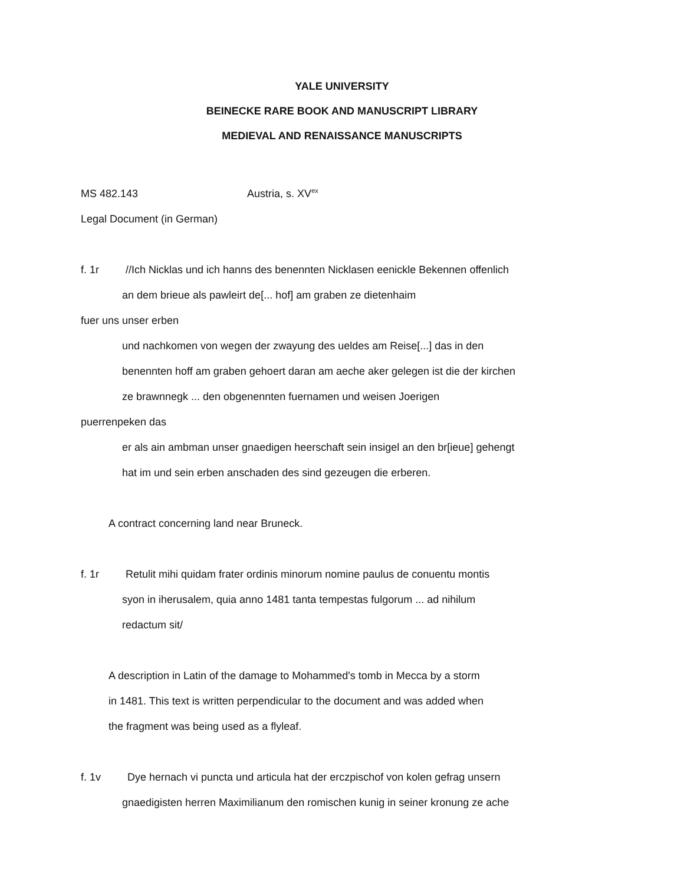YALE UNIVERSITY
BEINECKE RARE BOOK AND MANUSCRIPT LIBRARY
MEDIEVAL AND RENAISSANCE MANUSCRIPTS
MS 482.143 Austria, s. XV<sup>ex</sup>
Legal Document (in German)
f. 1r //Ich Nicklas und ich hanns des benennten Nicklasen eenickle Bekennen offenlich
an dem brieue als pawleirt de[... hof] am graben ze dietenhaim
fuer uns unser erben
und nachkomen von wegen der zwayung des ueldes am Reise[...] das in den
benennten hoff am graben gehoert daran am aeche aker gelegen ist die der kirchen
ze brawnnegk ... den obgenennten fuernamen und weisen Joerigen
puerrenpeken das
er als ain ambman unser gnaedigen heerschaft sein insigel an den br[ieue] gehengt
hat im und sein erben anschaden des sind gezeugen die erberen.
A contract concerning land near Bruneck.
f. 1r Retulit mihi quidam frater ordinis minorum nomine paulus de conuentu montis
syon in iherusalem, quia anno 1481 tanta tempestas fulgorum ... ad nihilum
redactum sit/
A description in Latin of the damage to Mohammed's tomb in Mecca by a storm
in 1481. This text is written perpendicular to the document and was added when
the fragment was being used as a flyleaf.
f. 1v Dye hernach vi puncta und articula hat der erczpischof von kolen gefrag unsern
gnaedigisten herren Maximilianum den romischen kunig in seiner kronung ze ache